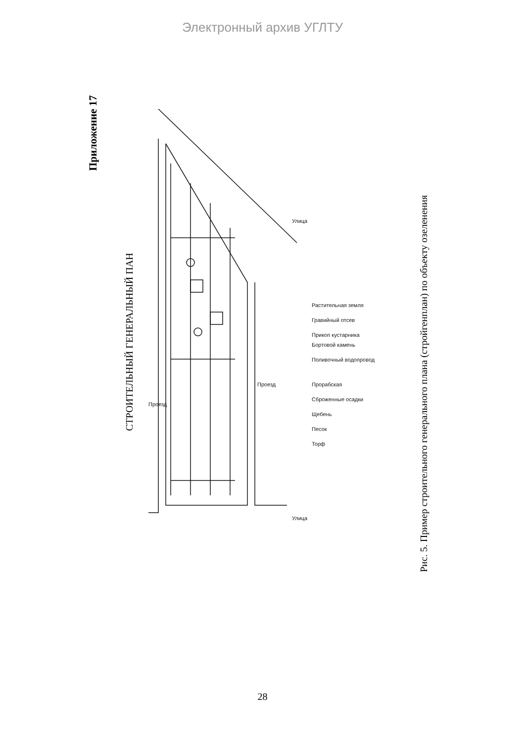Электронный архив УГЛТУ
Приложение 17 СТРОИТЕЛЬНЫЙ ГЕНЕРАЛЬНЫЙ ПАН
Проезд
Проезд
Улица
Улица
Растительная земля
Гравийный отсев
Прикоп кустарника
Бортовой камень
Поливочный водопровод
Прорабская
Сброженные осадки
Щебень
Песок
Торф
Рис. 5. Пример строительного генерального плана (стройгенплан) по объекту озеленения
28